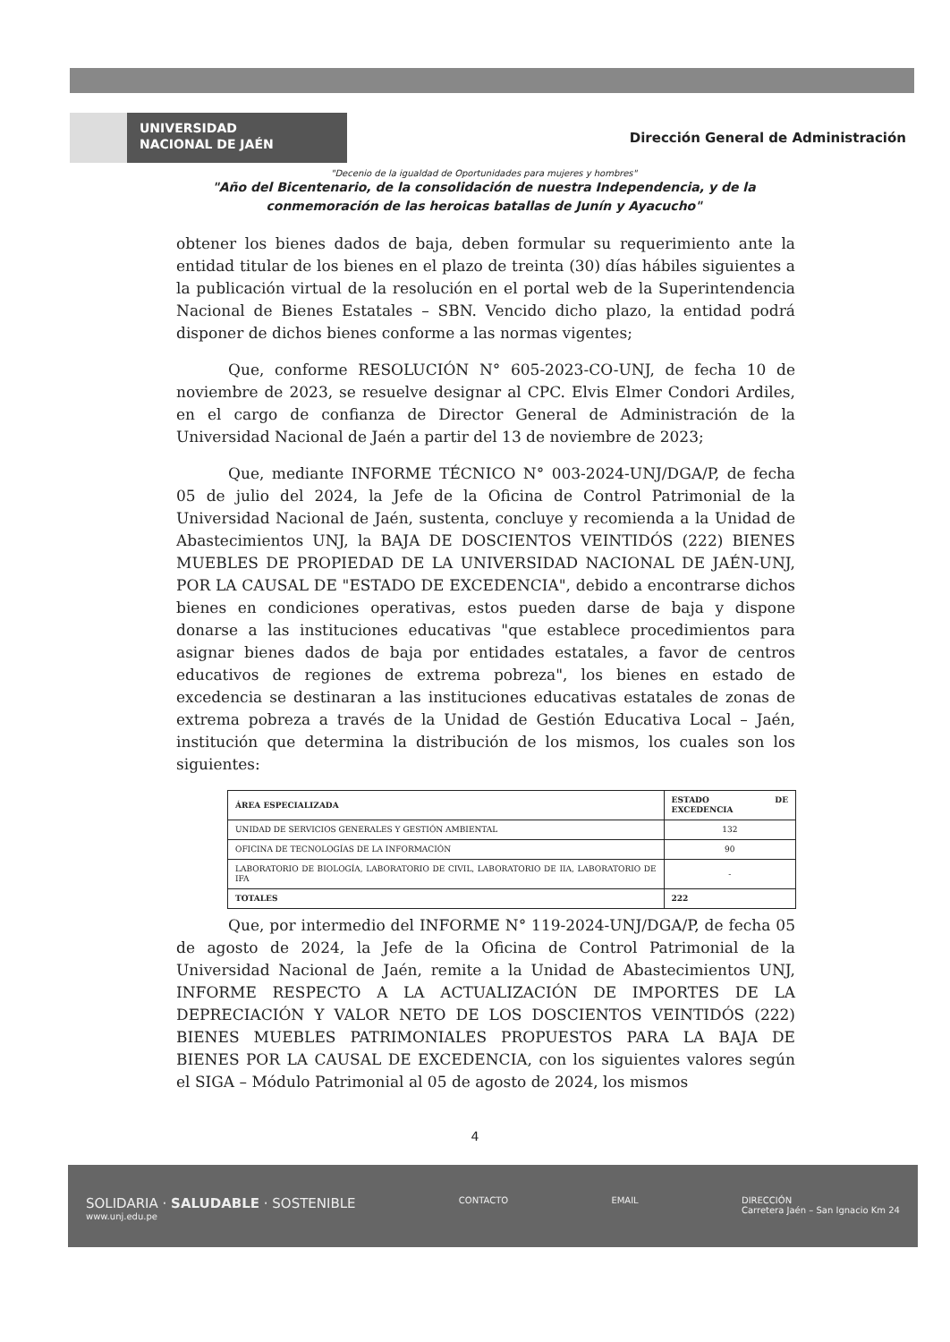UNIVERSIDAD
NACIONAL DE JAÉN
Dirección General de Administración
"Decenio de la igualdad de Oportunidades para mujeres y hombres"
"Año del Bicentenario, de la consolidación de nuestra Independencia, y de la conmemoración de las heroicas batallas de Junín y Ayacucho"
obtener los bienes dados de baja, deben formular su requerimiento ante la entidad titular de los bienes en el plazo de treinta (30) días hábiles siguientes a la publicación virtual de la resolución en el portal web de la Superintendencia Nacional de Bienes Estatales – SBN. Vencido dicho plazo, la entidad podrá disponer de dichos bienes conforme a las normas vigentes;
Que, conforme RESOLUCIÓN N° 605-2023-CO-UNJ, de fecha 10 de noviembre de 2023, se resuelve designar al CPC. Elvis Elmer Condori Ardiles, en el cargo de confianza de Director General de Administración de la Universidad Nacional de Jaén a partir del 13 de noviembre de 2023;
Que, mediante INFORME TÉCNICO N° 003-2024-UNJ/DGA/P, de fecha 05 de julio del 2024, la Jefe de la Oficina de Control Patrimonial de la Universidad Nacional de Jaén, sustenta, concluye y recomienda a la Unidad de Abastecimientos UNJ, la BAJA DE DOSCIENTOS VEINTIDÓS (222) BIENES MUEBLES DE PROPIEDAD DE LA UNIVERSIDAD NACIONAL DE JAÉN-UNJ, POR LA CAUSAL DE "ESTADO DE EXCEDENCIA", debido a encontrarse dichos bienes en condiciones operativas, estos pueden darse de baja y dispone donarse a las instituciones educativas "que establece procedimientos para asignar bienes dados de baja por entidades estatales, a favor de centros educativos de regiones de extrema pobreza", los bienes en estado de excedencia se destinaran a las instituciones educativas estatales de zonas de extrema pobreza a través de la Unidad de Gestión Educativa Local – Jaén, institución que determina la distribución de los mismos, los cuales son los siguientes:
| ÁREA ESPECIALIZADA | ESTADO DE EXCEDENCIA |
| --- | --- |
| UNIDAD DE SERVICIOS GENERALES Y GESTIÓN AMBIENTAL | 132 |
| OFICINA DE TECNOLOGÍAS DE LA INFORMACIÓN | 90 |
| LABORATORIO DE BIOLOGÍA, LABORATORIO DE CIVIL, LABORATORIO DE IIA, LABORATORIO DE IFA | - |
| TOTALES | 222 |
Que, por intermedio del INFORME N° 119-2024-UNJ/DGA/P, de fecha 05 de agosto de 2024, la Jefe de la Oficina de Control Patrimonial de la Universidad Nacional de Jaén, remite a la Unidad de Abastecimientos UNJ, INFORME RESPECTO A LA ACTUALIZACIÓN DE IMPORTES DE LA DEPRECIACIÓN Y VALOR NETO DE LOS DOSCIENTOS VEINTIDÓS (222) BIENES MUEBLES PATRIMONIALES PROPUESTOS PARA LA BAJA DE BIENES POR LA CAUSAL DE EXCEDENCIA, con los siguientes valores según el SIGA – Módulo Patrimonial al 05 de agosto de 2024, los mismos
4
SOLIDARIA · SALUDABLE · SOSTENIBLE
www.unj.edu.pe
CONTACTO EMAIL DIRECCIÓN
Carretera Jaén – San Ignacio Km 24